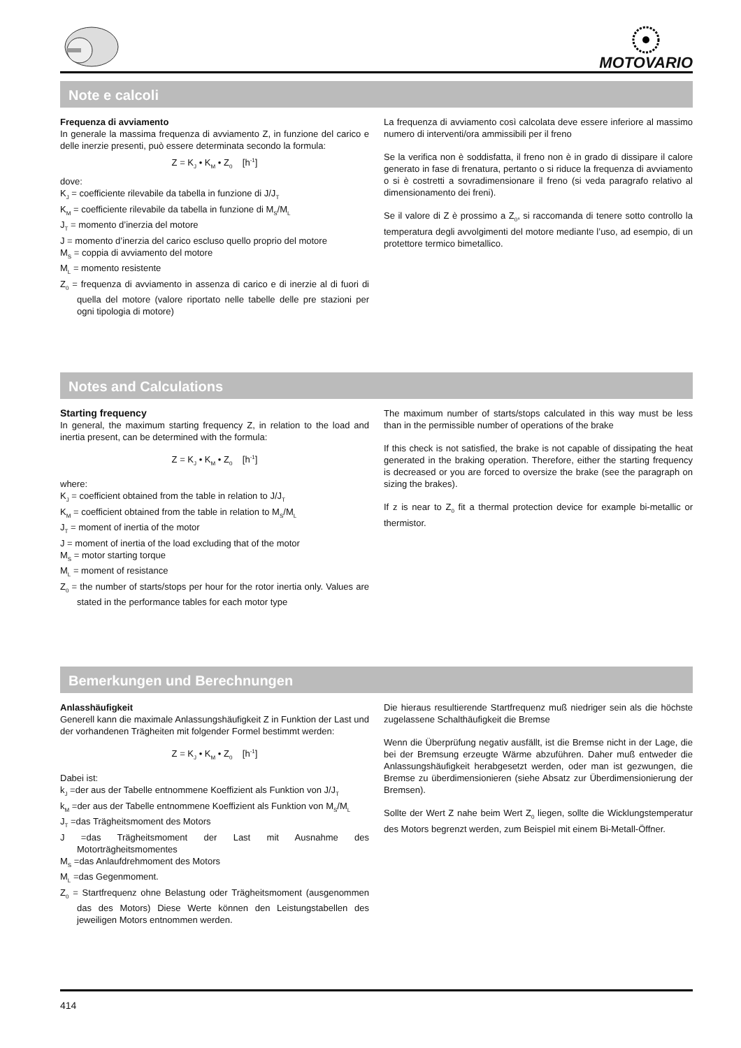MOTOVARIO
Note e calcoli
Frequenza di avviamento
In generale la massima frequenza di avviamento Z, in funzione del carico e delle inerzie presenti, può essere determinata secondo la formula:
Z = K<sub>J</sub> • K<sub>M</sub> • Z<sub>0</sub> [h<sup>-1</sup>]
dove:
K<sub>J</sub> = coefficiente rilevabile da tabella in funzione di J/J<sub>T</sub>
K<sub>M</sub> = coefficiente rilevabile da tabella in funzione di M<sub>S</sub>/M<sub>L</sub>
J<sub>T</sub> = momento d’inerzia del motore
J = momento d’inerzia del carico escluso quello proprio del motore
M<sub>S</sub> = coppia di avviamento del motore
M<sub>L</sub> = momento resistente
Z<sub>0</sub> = frequenza di avviamento in assenza di carico e di inerzie al di fuori di quella del motore (valore riportato nelle tabelle delle pre stazioni per ogni tipologia di motore)
La frequenza di avviamento così calcolata deve essere inferiore al massimo numero di interventi/ora ammissibili per il freno
Se la verifica non è soddisfatta, il freno non è in grado di dissipare il calore generato in fase di frenatura, pertanto o si riduce la frequenza di avviamento o si è costretti a sovradimensionare il freno (si veda paragrafo relativo al dimensionamento dei freni).
Se il valore di Z è prossimo a Z<sub>0</sub>, si raccomanda di tenere sotto controllo la temperatura degli avvolgimenti del motore mediante l’uso, ad esempio, di un protettore termico bimetallico.
Notes and Calculations
Starting frequency
In general, the maximum starting frequency Z, in relation to the load and inertia present, can be determined with the formula:
Z = K<sub>J</sub> • K<sub>M</sub> • Z<sub>0</sub> [h<sup>-1</sup>]
where:
K<sub>J</sub> = coefficient obtained from the table in relation to J/J<sub>T</sub>
K<sub>M</sub> = coefficient obtained from the table in relation to M<sub>S</sub>/M<sub>L</sub>
J<sub>T</sub> = moment of inertia of the motor
J = moment of inertia of the load excluding that of the motor
M<sub>S</sub> = motor starting torque
M<sub>L</sub> = moment of resistance
Z<sub>0</sub> = the number of starts/stops per hour for the rotor inertia only. Values are stated in the performance tables for each motor type
The maximum number of starts/stops calculated in this way must be less than in the permissible number of operations of the brake
If this check is not satisfied, the brake is not capable of dissipating the heat generated in the braking operation. Therefore, either the starting frequency is decreased or you are forced to oversize the brake (see the paragraph on sizing the brakes).
If z is near to Z<sub>0</sub> fit a thermal protection device for example bi-metallic or thermistor.
Bemerkungen und Berechnungen
Anlasshäufigkeit
Generell kann die maximale Anlassungshäufigkeit Z in Funktion der Last und der vorhandenen Trägheiten mit folgender Formel bestimmt werden:
Z = K<sub>J</sub> • K<sub>M</sub> • Z<sub>0</sub> [h<sup>-1</sup>]
Dabei ist:
k<sub>J</sub> =der aus der Tabelle entnommene Koeffizient als Funktion von J/J<sub>T</sub>
k<sub>M</sub> =der aus der Tabelle entnommene Koeffizient als Funktion von M<sub>S</sub>/M<sub>L</sub>
J<sub>T</sub> =das Trägheitsmoment des Motors
J =das Trägheitsmoment der Last mit Ausnahme des Motorträgheitsmomentes
M<sub>S</sub> =das Anlaufdrehmoment des Motors
M<sub>L</sub> =das Gegenmoment.
Z<sub>0</sub> = Startfrequenz ohne Belastung oder Trägheitsmoment (ausgenommen das des Motors) Diese Werte können den Leistungstabellen des jeweiligen Motors entnommen werden.
Die hieraus resultierende Startfrequenz muß niedriger sein als die höchste zugelassene Schalthäufigkeit die Bremse
Wenn die Überprüfung negativ ausfällt, ist die Bremse nicht in der Lage, die bei der Bremsung erzeugte Wärme abzuführen. Daher muß entweder die Anlassungshäufigkeit herabgesetzt werden, oder man ist gezwungen, die Bremse zu überdimensionieren (siehe Absatz zur Überdimensionierung der Bremsen).
Sollte der Wert Z nahe beim Wert Z<sub>0</sub> liegen, sollte die Wicklungstemperatur des Motors begrenzt werden, zum Beispiel mit einem Bi-Metall-Öffner.
414